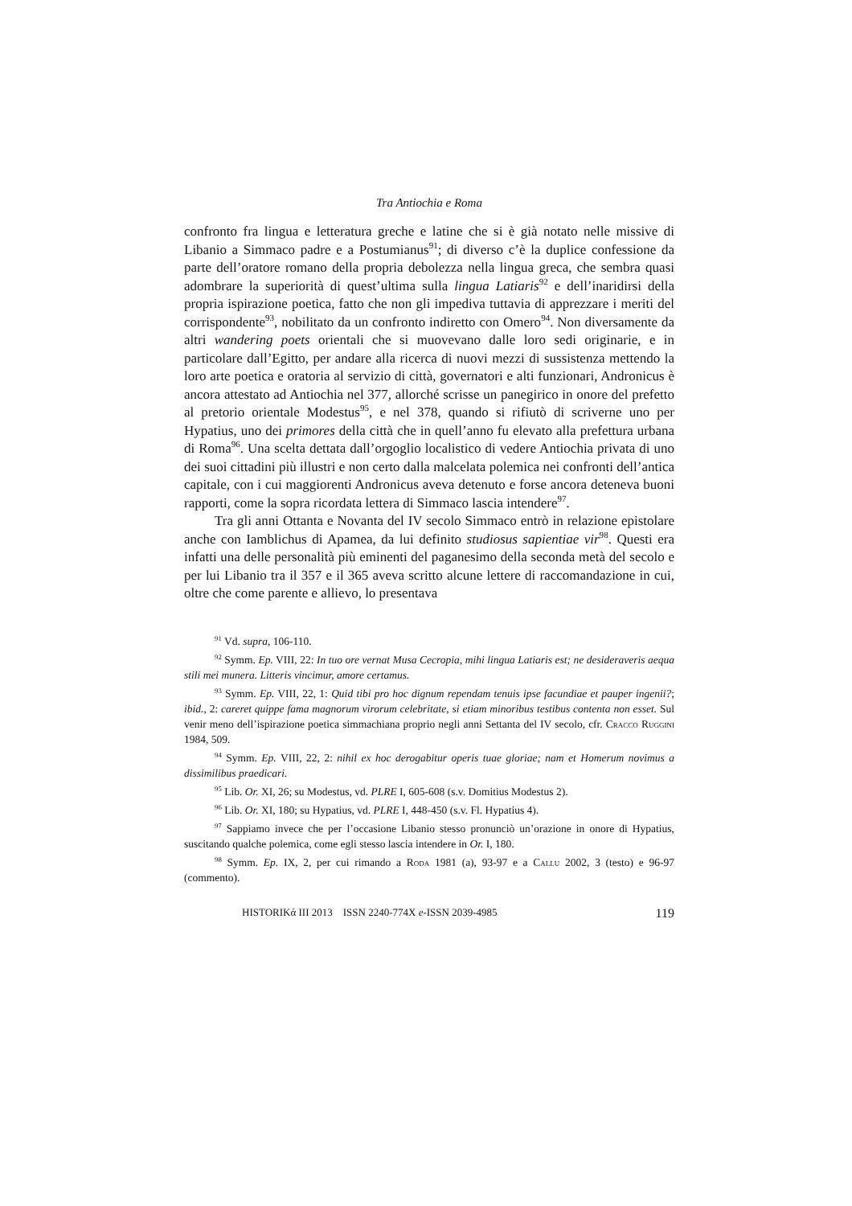Tra Antiochia e Roma
confronto fra lingua e letteratura greche e latine che si è già notato nelle missive di Libanio a Simmaco padre e a Postumianus<sup>91</sup>; di diverso c’è la duplice confessione da parte dell’oratore romano della propria debolezza nella lingua greca, che sembra quasi adombrare la superiorità di quest’ultima sulla lingua Latiaris<sup>92</sup> e dell’inaridirsi della propria ispirazione poetica, fatto che non gli impediva tuttavia di apprezzare i meriti del corrispondente<sup>93</sup>, nobilitato da un confronto indiretto con Omero<sup>94</sup>. Non diversamente da altri wandering poets orientali che si muovevano dalle loro sedi originarie, e in particolare dall’Egitto, per andare alla ricerca di nuovi mezzi di sussistenza mettendo la loro arte poetica e oratoria al servizio di città, governatori e alti funzionari, Andronicus è ancora attestato ad Antiochia nel 377, allorché scrisse un panegirico in onore del prefetto al pretorio orientale Modestus<sup>95</sup>, e nel 378, quando si rifiutò di scriverne uno per Hypatius, uno dei primores della città che in quell’anno fu elevato alla prefettura urbana di Roma<sup>96</sup>. Una scelta dettata dall’orgoglio localistico di vedere Antiochia privata di uno dei suoi cittadini più illustri e non certo dalla malcelata polemica nei confronti dell’antica capitale, con i cui maggiorenti Andronicus aveva detenuto e forse ancora deteneva buoni rapporti, come la sopra ricordata lettera di Simmaco lascia intendere<sup>97</sup>.
Tra gli anni Ottanta e Novanta del IV secolo Simmaco entrò in relazione epistolare anche con Iamblichus di Apamea, da lui definito studiosus sapientiae vir<sup>98</sup>. Questi era infatti una delle personalità più eminenti del paganesimo della seconda metà del secolo e per lui Libanio tra il 357 e il 365 aveva scritto alcune lettere di raccomandazione in cui, oltre che come parente e allievo, lo presentava
<sup>91</sup> Vd. supra, 106-110.
<sup>92</sup> Symm. Ep. VIII, 22: In tuo ore vernat Musa Cecropia, mihi lingua Latiaris est; ne desideraveris aequa stili mei munera. Litteris vincimur, amore certamus.
<sup>93</sup> Symm. Ep. VIII, 22, 1: Quid tibi pro hoc dignum rependam tenuis ipse facundiae et pauper ingenii?; ibid., 2: careret quippe fama magnorum virorum celebritate, si etiam minoribus testibus contenta non esset. Sul venir meno dell’ispirazione poetica simmachiana proprio negli anni Settanta del IV secolo, cfr. Cracco Ruggini 1984, 509.
<sup>94</sup> Symm. Ep. VIII, 22, 2: nihil ex hoc derogabitur operis tuae gloriae; nam et Homerum novimus a dissimilibus praedicari.
<sup>95</sup> Lib. Or. XI, 26; su Modestus, vd. PLRE I, 605-608 (s.v. Domitius Modestus 2).
<sup>96</sup> Lib. Or. XI, 180; su Hypatius, vd. PLRE I, 448-450 (s.v. Fl. Hypatius 4).
<sup>97</sup> Sappiamo invece che per l’occasione Libanio stesso pronunciò un’orazione in onore di Hypatius, suscitando qualche polemica, come egli stesso lascia intendere in Or. I, 180.
<sup>98</sup> Symm. Ep. IX, 2, per cui rimando a Roda 1981 (a), 93-97 e a Callu 2002, 3 (testo) e 96-97 (commento).
HISTORIKά III 2013 ISSN 2240-774X e-ISSN 2039-4985 119